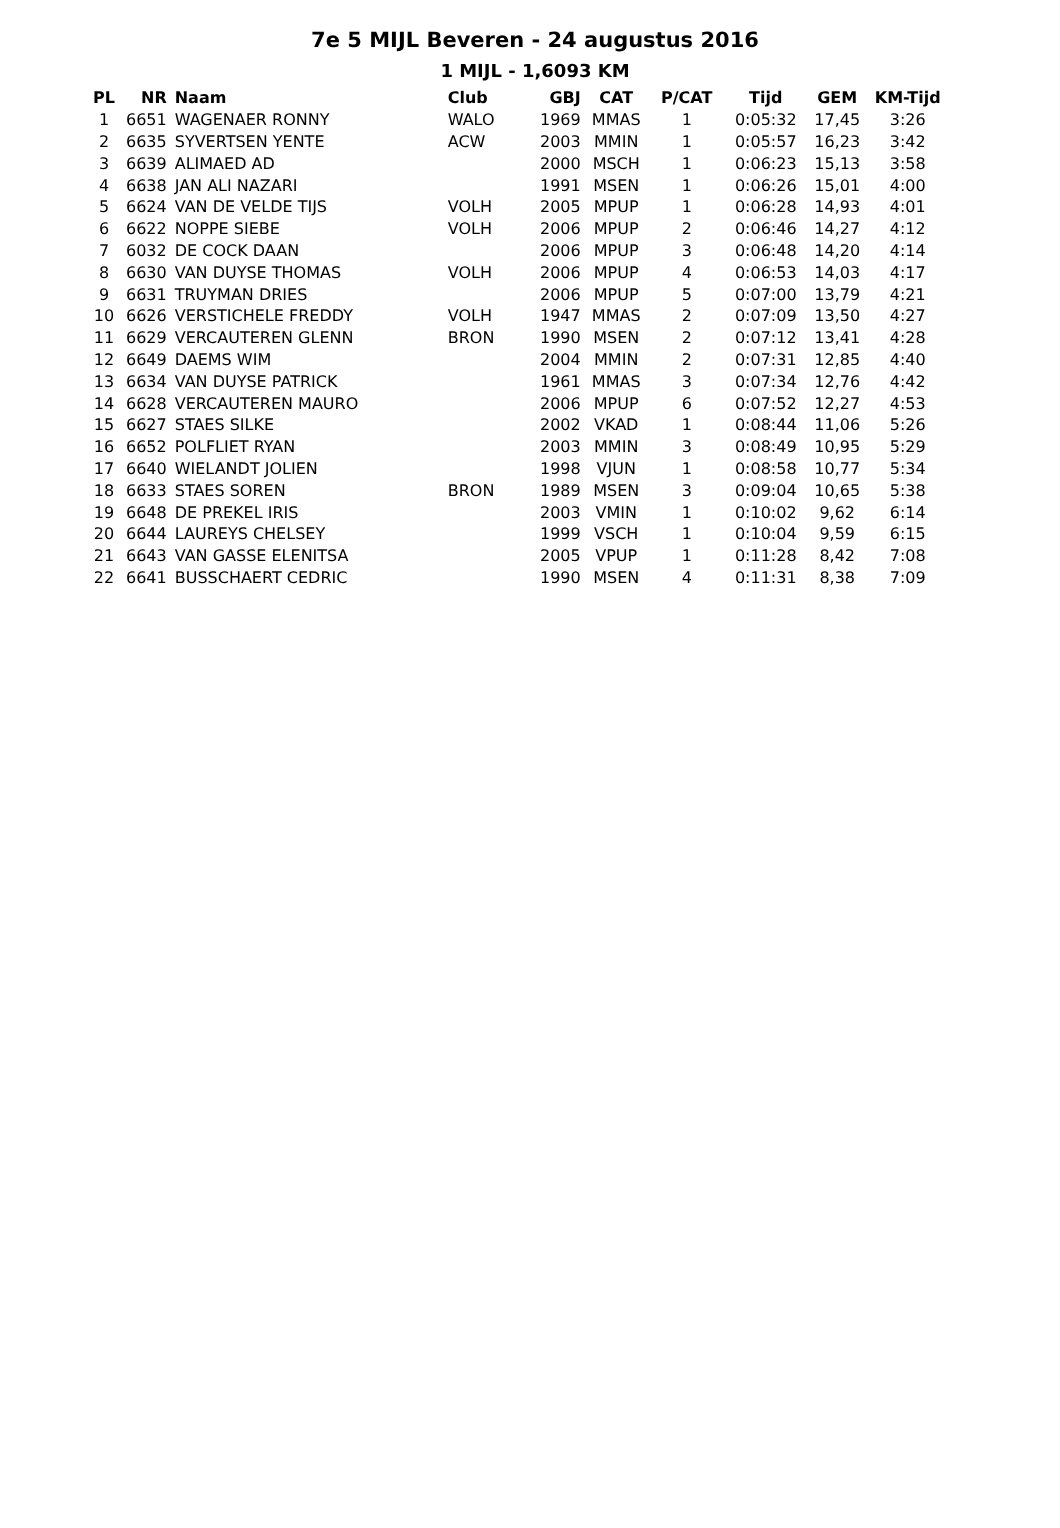7e 5 MIJL Beveren - 24 augustus 2016
1 MIJL - 1,6093 KM
| PL | NR | Naam | Club | GBJ | CAT | P/CAT | Tijd | GEM | KM-Tijd |
| --- | --- | --- | --- | --- | --- | --- | --- | --- | --- |
| 1 | 6651 | WAGENAER RONNY | WALO | 1969 | MMAS | 1 | 0:05:32 | 17,45 | 3:26 |
| 2 | 6635 | SYVERTSEN YENTE | ACW | 2003 | MMIN | 1 | 0:05:57 | 16,23 | 3:42 |
| 3 | 6639 | ALIMAED AD | | 2000 | MSCH | 1 | 0:06:23 | 15,13 | 3:58 |
| 4 | 6638 | JAN ALI NAZARI | | 1991 | MSEN | 1 | 0:06:26 | 15,01 | 4:00 |
| 5 | 6624 | VAN DE VELDE TIJS | VOLH | 2005 | MPUP | 1 | 0:06:28 | 14,93 | 4:01 |
| 6 | 6622 | NOPPE SIEBE | VOLH | 2006 | MPUP | 2 | 0:06:46 | 14,27 | 4:12 |
| 7 | 6032 | DE COCK DAAN | | 2006 | MPUP | 3 | 0:06:48 | 14,20 | 4:14 |
| 8 | 6630 | VAN DUYSE THOMAS | VOLH | 2006 | MPUP | 4 | 0:06:53 | 14,03 | 4:17 |
| 9 | 6631 | TRUYMAN DRIES | | 2006 | MPUP | 5 | 0:07:00 | 13,79 | 4:21 |
| 10 | 6626 | VERSTICHELE FREDDY | VOLH | 1947 | MMAS | 2 | 0:07:09 | 13,50 | 4:27 |
| 11 | 6629 | VERCAUTEREN GLENN | BRON | 1990 | MSEN | 2 | 0:07:12 | 13,41 | 4:28 |
| 12 | 6649 | DAEMS WIM | | 2004 | MMIN | 2 | 0:07:31 | 12,85 | 4:40 |
| 13 | 6634 | VAN DUYSE PATRICK | | 1961 | MMAS | 3 | 0:07:34 | 12,76 | 4:42 |
| 14 | 6628 | VERCAUTEREN MAURO | | 2006 | MPUP | 6 | 0:07:52 | 12,27 | 4:53 |
| 15 | 6627 | STAES SILKE | | 2002 | VKAD | 1 | 0:08:44 | 11,06 | 5:26 |
| 16 | 6652 | POLFLIET RYAN | | 2003 | MMIN | 3 | 0:08:49 | 10,95 | 5:29 |
| 17 | 6640 | WIELANDT JOLIEN | | 1998 | VJUN | 1 | 0:08:58 | 10,77 | 5:34 |
| 18 | 6633 | STAES SOREN | BRON | 1989 | MSEN | 3 | 0:09:04 | 10,65 | 5:38 |
| 19 | 6648 | DE PREKEL IRIS | | 2003 | VMIN | 1 | 0:10:02 | 9,62 | 6:14 |
| 20 | 6644 | LAUREYS CHELSEY | | 1999 | VSCH | 1 | 0:10:04 | 9,59 | 6:15 |
| 21 | 6643 | VAN GASSE ELENITSA | | 2005 | VPUP | 1 | 0:11:28 | 8,42 | 7:08 |
| 22 | 6641 | BUSSCHAERT CEDRIC | | 1990 | MSEN | 4 | 0:11:31 | 8,38 | 7:09 |